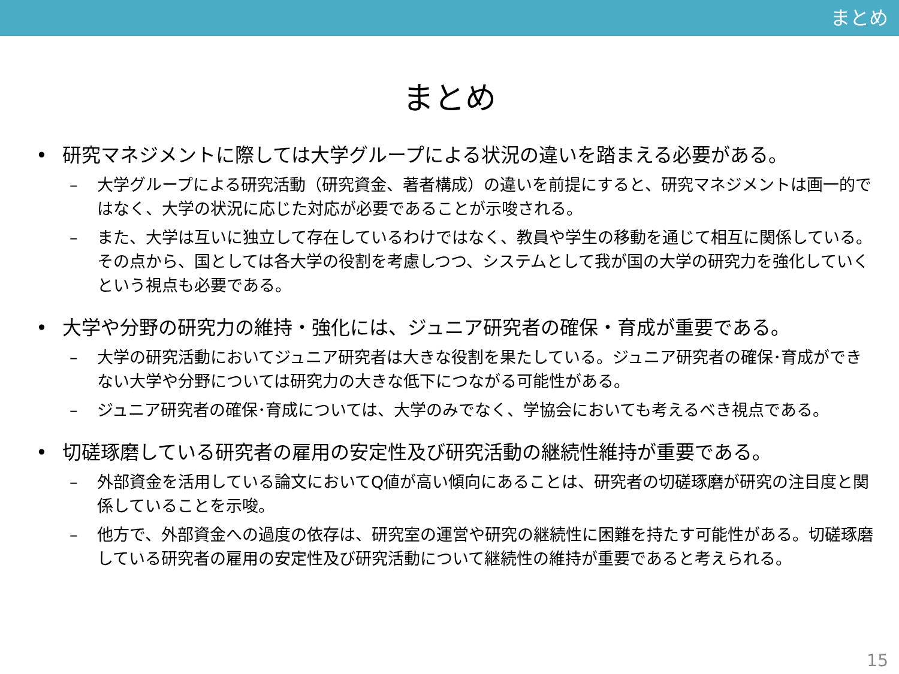まとめ
まとめ
• 研究マネジメントに際しては大学グループによる状況の違いを踏まえる必要がある。
– 大学グループによる研究活動（研究資金、著者構成）の違いを前提にすると、研究マネジメントは画一的ではなく、大学の状況に応じた対応が必要であることが示唆される。
– また、大学は互いに独立して存在しているわけではなく、教員や学生の移動を通じて相互に関係している。その点から、国としては各大学の役割を考慮しつつ、システムとして我が国の大学の研究力を強化していくという視点も必要である。
• 大学や分野の研究力の維持・強化には、ジュニア研究者の確保・育成が重要である。
– 大学の研究活動においてジュニア研究者は大きな役割を果たしている。ジュニア研究者の確保･育成ができない大学や分野については研究力の大きな低下につながる可能性がある。
– ジュニア研究者の確保･育成については、大学のみでなく、学協会においても考えるべき視点である。
• 切磋琢磨している研究者の雇用の安定性及び研究活動の継続性維持が重要である。
– 外部資金を活用している論文においてQ値が高い傾向にあることは、研究者の切磋琢磨が研究の注目度と関係していることを示唆。
– 他方で、外部資金への過度の依存は、研究室の運営や研究の継続性に困難を持たす可能性がある。切磋琢磨している研究者の雇用の安定性及び研究活動について継続性の維持が重要であると考えられる。
15